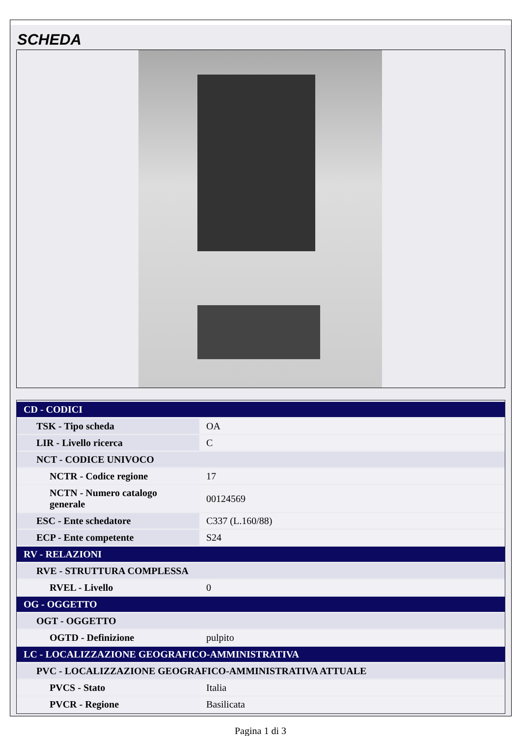SCHEDA
| CD - CODICI | |
| TSK - Tipo scheda | OA |
| LIR - Livello ricerca | C |
| NCT - CODICE UNIVOCO | |
| NCTR - Codice regione | 17 |
| NCTN - Numero catalogo generale | 00124569 |
| ESC - Ente schedatore | C337 (L.160/88) |
| ECP - Ente competente | S24 |
| RV - RELAZIONI | |
| RVE - STRUTTURA COMPLESSA | |
| RVEL - Livello | 0 |
| OG - OGGETTO | |
| OGT - OGGETTO | |
| OGTD - Definizione | pulpito |
| LC - LOCALIZZAZIONE GEOGRAFICO-AMMINISTRATIVA | |
| PVC - LOCALIZZAZIONE GEOGRAFICO-AMMINISTRATIVA ATTUALE | |
| PVCS - Stato | Italia |
| PVCR - Regione | Basilicata |
Pagina 1 di 3